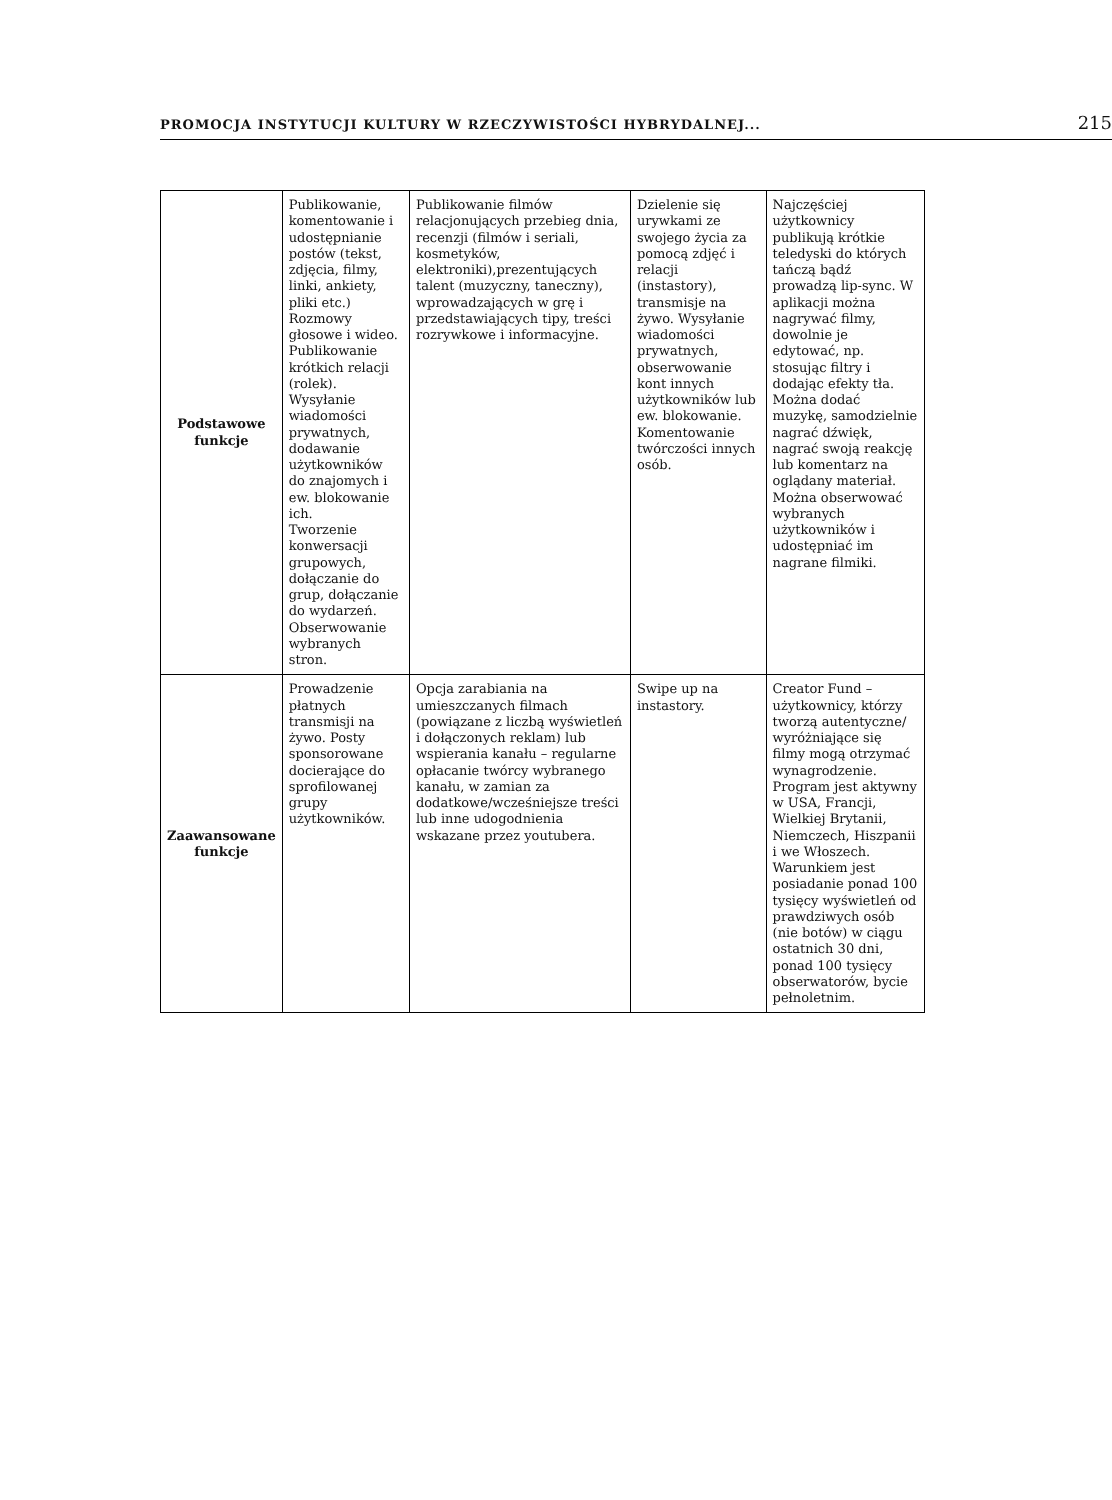PROMOCJA INSTYTUCJI KULTURY W RZECZYWISTOŚCI HYBRYDALNEJ... 215
| Podstawowe funkcje | Publikowanie, komentowanie i udostępnianie postów (tekst, zdjęcia, filmy, linki, ankiety, pliki etc.) Rozmowy głosowe i wideo. Publikowanie krótkich relacji (rolek). Wysyłanie wiadomości prywatnych, dodawanie użytkowników do znajomych i ew. blokowanie ich. Tworzenie konwersacji grupowych, dołączanie do grup, dołączanie do wydarzeń. Obserwowanie wybranych stron. | Publikowanie filmów relacjonujących przebieg dnia, recenzji (filmów i seriali, kosmetyków, elektroniki),prezentujących talent (muzyczny, taneczny), wprowadzających w grę i przedstawiających tipy, treści rozrywkowe i informacyjne. | Dzielenie się urywkami ze swojego życia za pomocą zdjęć i relacji (instastory), transmisje na żywo. Wysyłanie wiadomości prywatnych, obserwowanie kont innych użytkowników lub ew. blokowanie. Komentowanie twórczości innych osób. | Najczęściej użytkownicy publikują krótkie teledyski do których tańczą bądź prowadzą lip-sync. W aplikacji można nagrywać filmy, dowolnie je edytować, np. stosując filtry i dodając efekty tła. Można dodać muzykę, samodzielnie nagrać dźwięk, nagrać swoją reakcję lub komentarz na oglądany materiał. Można obserwować wybranych użytkowników i udostępniać im nagrane filmiki. |
| Zaawansowane funkcje | Prowadzenie płatnych transmisji na żywo. Posty sponsorowane docierające do sprofilowanej grupy użytkowników. | Opcja zarabiania na umieszczanych filmach (powiązane z liczbą wyświetleń i dołączonych reklam) lub wspierania kanału – regularne opłacanie twórcy wybranego kanału, w zamian za dodatkowe/wcześniejsze treści lub inne udogodnienia wskazane przez youtubera. | Swipe up na instastory. | Creator Fund – użytkownicy, którzy tworzą autentyczne/ wyróżniające się filmy mogą otrzymać wynagrodzenie. Program jest aktywny w USA, Francji, Wielkiej Brytanii, Niemczech, Hiszpanii i we Włoszech. Warunkiem jest posiadanie ponad 100 tysięcy wyświetleń od prawdziwych osób (nie botów) w ciągu ostatnich 30 dni, ponad 100 tysięcy obserwatorów, bycie pełnoletnim. |